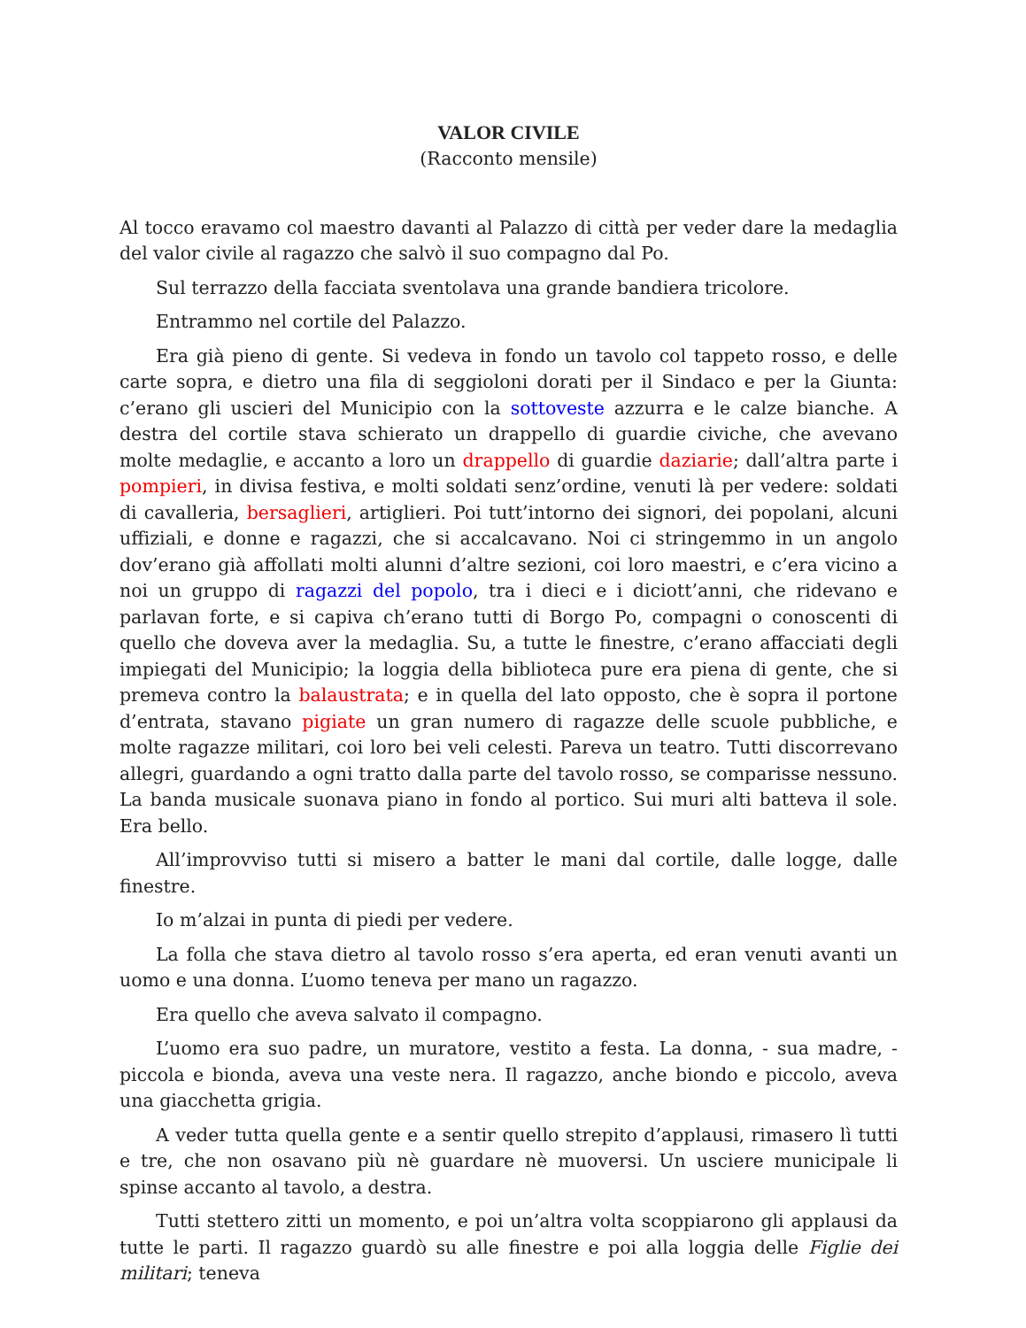VALOR CIVILE
(Racconto mensile)
Al tocco eravamo col maestro davanti al Palazzo di città per veder dare la medaglia del valor civile al ragazzo che salvò il suo compagno dal Po.
Sul terrazzo della facciata sventolava una grande bandiera tricolore.
Entrammo nel cortile del Palazzo.
Era già pieno di gente. Si vedeva in fondo un tavolo col tappeto rosso, e delle carte sopra, e dietro una fila di seggioloni dorati per il Sindaco e per la Giunta: c’erano gli uscieri del Municipio con la sottoveste azzurra e le calze bianche. A destra del cortile stava schierato un drappello di guardie civiche, che avevano molte medaglie, e accanto a loro un drappello di guardie daziarie; dall’altra parte i pompieri, in divisa festiva, e molti soldati senz’ordine, venuti là per vedere: soldati di cavalleria, bersaglieri, artiglieri. Poi tutt’intorno dei signori, dei popolani, alcuni uffiziali, e donne e ragazzi, che si accalcavano. Noi ci stringemmo in un angolo dov’erano già affollati molti alunni d’altre sezioni, coi loro maestri, e c’era vicino a noi un gruppo di ragazzi del popolo, tra i dieci e i diciott’anni, che ridevano e parlavan forte, e si capiva ch’erano tutti di Borgo Po, compagni o conoscenti di quello che doveva aver la medaglia. Su, a tutte le finestre, c’erano affacciati degli impiegati del Municipio; la loggia della biblioteca pure era piena di gente, che si premeva contro la balaustrata; e in quella del lato opposto, che è sopra il portone d’entrata, stavano pigiate un gran numero di ragazze delle scuole pubbliche, e molte ragazze militari, coi loro bei veli celesti. Pareva un teatro. Tutti discorrevano allegri, guardando a ogni tratto dalla parte del tavolo rosso, se comparisse nessuno. La banda musicale suonava piano in fondo al portico. Sui muri alti batteva il sole. Era bello.
All’improvviso tutti si misero a batter le mani dal cortile, dalle logge, dalle finestre.
Io m’alzai in punta di piedi per vedere.
La folla che stava dietro al tavolo rosso s’era aperta, ed eran venuti avanti un uomo e una donna. L’uomo teneva per mano un ragazzo.
Era quello che aveva salvato il compagno.
L’uomo era suo padre, un muratore, vestito a festa. La donna, - sua madre, - piccola e bionda, aveva una veste nera. Il ragazzo, anche biondo e piccolo, aveva una giacchetta grigia.
A veder tutta quella gente e a sentir quello strepito d’applausi, rimasero lì tutti e tre, che non osavano più nè guardare nè muoversi. Un usciere municipale li spinse accanto al tavolo, a destra.
Tutti stettero zitti un momento, e poi un’altra volta scoppiarono gli applausi da tutte le parti. Il ragazzo guardò su alle finestre e poi alla loggia delle Figlie dei militari; teneva